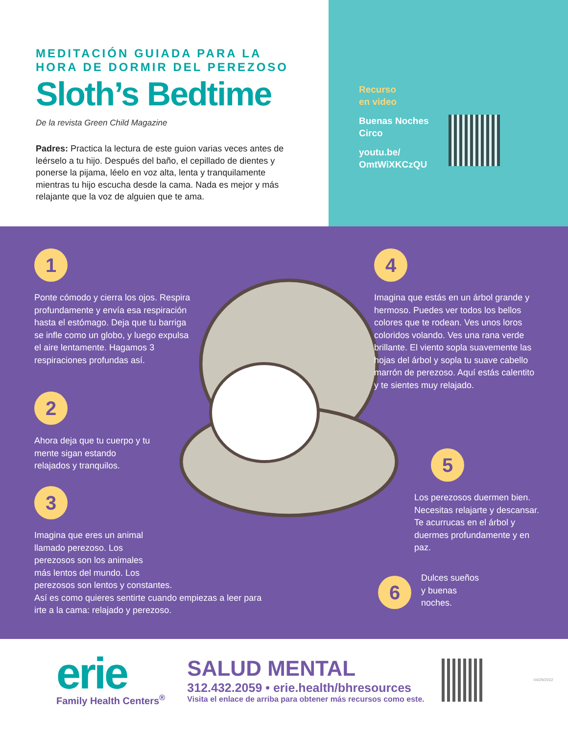MEDITACIÓN GUIADA PARA LA
HORA DE DORMIR DEL PEREZOSO
Sloth’s Bedtime
De la revista Green Child Magazine
Padres: Practica la lectura de este guion varias veces antes de leérselo a tu hijo. Después del baño, el cepillado de dientes y ponerse la pijama, léelo en voz alta, lenta y tranquilamente mientras tu hijo escucha desde la cama. Nada es mejor y más relajante que la voz de alguien que te ama.
Recurso
en video
Buenas Noches
Circo
youtu.be/
OmtWiXKCzQU
1
Ponte cómodo y cierra los ojos. Respira profundamente y envía esa respiración hasta el estómago. Deja que tu barriga se infle como un globo, y luego expulsa el aire lentamente. Hagamos 3 respiraciones profundas así.
2
Ahora deja que tu cuerpo y tu mente sigan estando relajados y tranquilos.
3
Imagina que eres un animal
llamado perezoso. Los
perezosos son los animales
más lentos del mundo. Los
perezosos son lentos y constantes.
Así es como quieres sentirte cuando empiezas a leer para irte a la cama: relajado y perezoso.
4
Imagina que estás en un árbol grande y hermoso. Puedes ver todos los bellos colores que te rodean. Ves unos loros coloridos volando. Ves una rana verde brillante. El viento sopla suavemente las hojas del árbol y sopla tu suave cabello marrón de perezoso. Aquí estás calentito y te sientes muy relajado.
5
Los perezosos duermen bien. Necesitas relajarte y descansar. Te acurrucas en el árbol y duermes profundamente y en paz.
6
Dulces sueños
y buenas
noches.
erie
Family Health Centers<sup>®</sup>
SALUD MENTAL
312.432.2059 • erie.health/bhresources
Visita el enlace de arriba para obtener más recursos como este.
04/29/2022